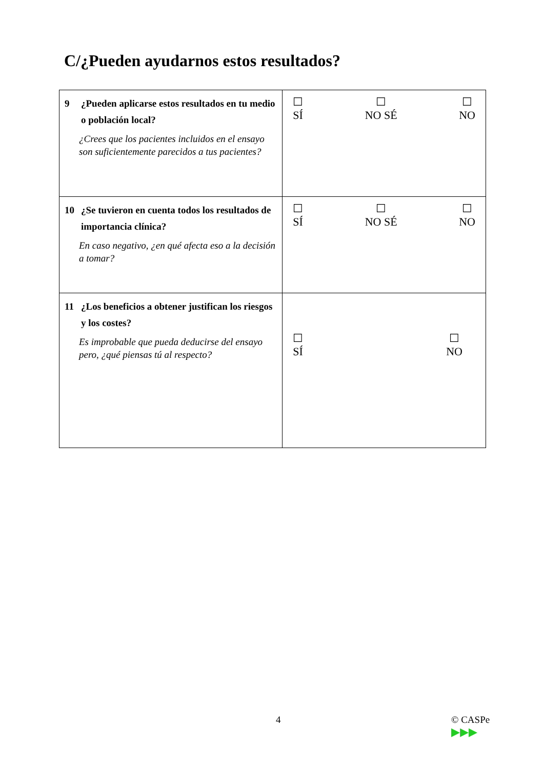C/¿Pueden ayudarnos estos resultados?
| 9 ¿Pueden aplicarse estos resultados en tu medio o población local? ¿Crees que los pacientes incluidos en el ensayo son suficientemente parecidos a tus pacientes? | ☐ SÍ ☐ NO SÉ ☐ NO |
| 10 ¿Se tuvieron en cuenta todos los resultados de importancia clínica? En caso negativo, ¿en qué afecta eso a la decisión a tomar? | ☐ SÍ ☐ NO SÉ ☐ NO |
| 11 ¿Los beneficios a obtener justifican los riesgos y los costes? Es improbable que pueda deducirse del ensayo pero, ¿qué piensas tú al respecto? | ☐ SÍ ☐ NO |
4
© CASPe
▶▶▶